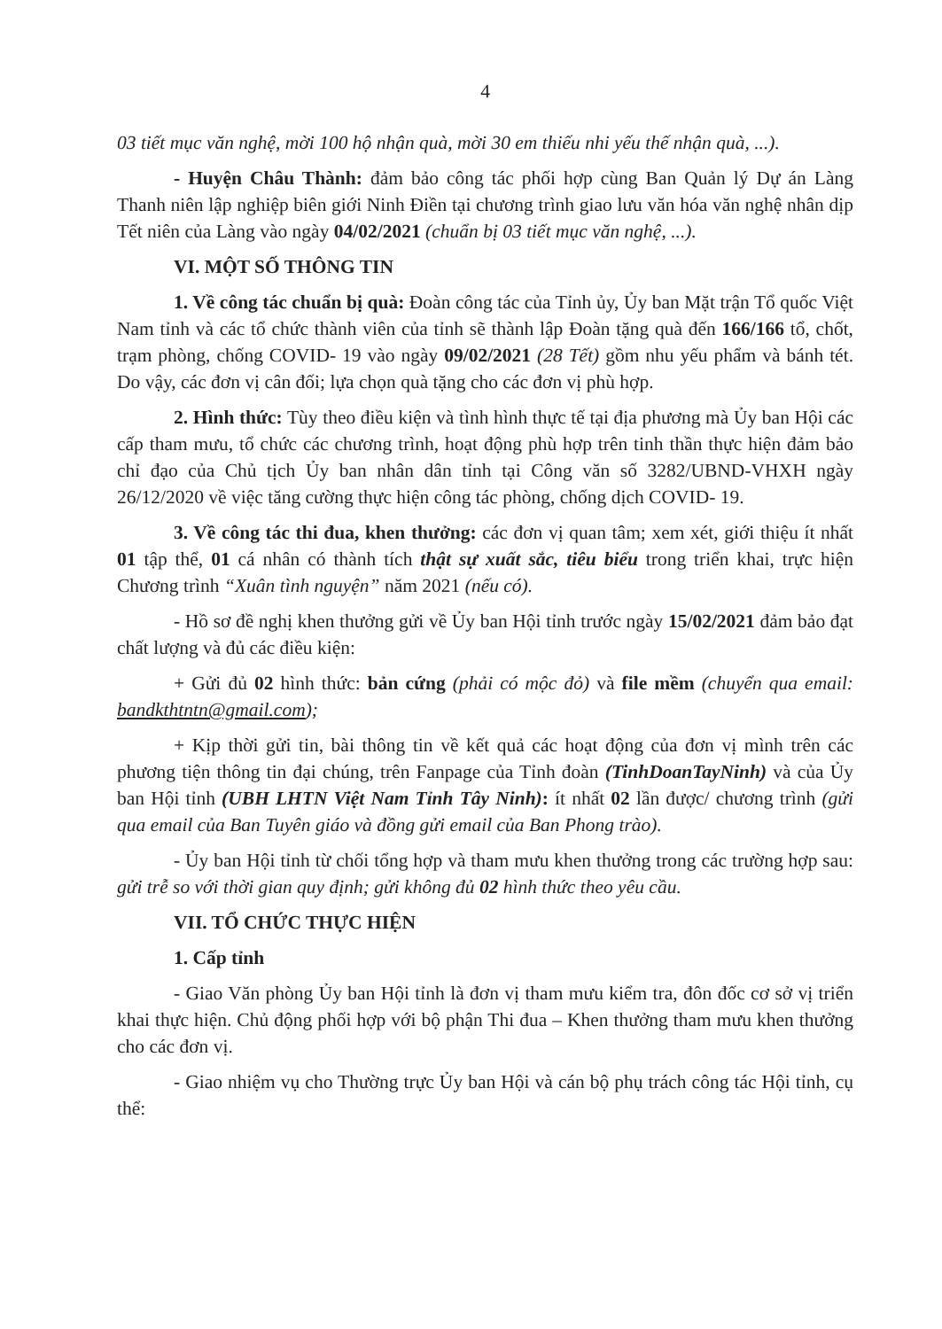4
03 tiết mục văn nghệ, mời 100 hộ nhận quà, mời 30 em thiếu nhi yếu thế nhận quà, ...).
- Huyện Châu Thành: đảm bảo công tác phối hợp cùng Ban Quản lý Dự án Làng Thanh niên lập nghiệp biên giới Ninh Điền tại chương trình giao lưu văn hóa văn nghệ nhân dịp Tết niên của Làng vào ngày 04/02/2021 (chuẩn bị 03 tiết mục văn nghệ, ...).
VI. MỘT SỐ THÔNG TIN
1. Về công tác chuẩn bị quà: Đoàn công tác của Tỉnh ủy, Ủy ban Mặt trận Tổ quốc Việt Nam tỉnh và các tổ chức thành viên của tỉnh sẽ thành lập Đoàn tặng quà đến 166/166 tổ, chốt, trạm phòng, chống COVID- 19 vào ngày 09/02/2021 (28 Tết) gồm nhu yếu phẩm và bánh tét. Do vậy, các đơn vị cân đối; lựa chọn quà tặng cho các đơn vị phù hợp.
2. Hình thức: Tùy theo điều kiện và tình hình thực tế tại địa phương mà Ủy ban Hội các cấp tham mưu, tổ chức các chương trình, hoạt động phù hợp trên tinh thần thực hiện đảm bảo chỉ đạo của Chủ tịch Ủy ban nhân dân tỉnh tại Công văn số 3282/UBND-VHXH ngày 26/12/2020 về việc tăng cường thực hiện công tác phòng, chống dịch COVID- 19.
3. Về công tác thi đua, khen thưởng: các đơn vị quan tâm; xem xét, giới thiệu ít nhất 01 tập thể, 01 cá nhân có thành tích thật sự xuất sắc, tiêu biểu trong triển khai, trực hiện Chương trình “Xuân tình nguyện” năm 2021 (nếu có).
- Hồ sơ đề nghị khen thưởng gửi về Ủy ban Hội tỉnh trước ngày 15/02/2021 đảm bảo đạt chất lượng và đủ các điều kiện:
+ Gửi đủ 02 hình thức: bản cứng (phải có mộc đỏ) và file mềm (chuyển qua email: bandkthtntn@gmail.com);
+ Kịp thời gửi tin, bài thông tin về kết quả các hoạt động của đơn vị mình trên các phương tiện thông tin đại chúng, trên Fanpage của Tỉnh đoàn (TinhDoanTayNinh) và của Ủy ban Hội tỉnh (UBH LHTN Việt Nam Tỉnh Tây Ninh): ít nhất 02 lần được/ chương trình (gửi qua email của Ban Tuyên giáo và đồng gửi email của Ban Phong trào).
- Ủy ban Hội tỉnh từ chối tổng hợp và tham mưu khen thưởng trong các trường hợp sau: gửi trễ so với thời gian quy định; gửi không đủ 02 hình thức theo yêu cầu.
VII. TỔ CHỨC THỰC HIỆN
1. Cấp tỉnh
- Giao Văn phòng Ủy ban Hội tỉnh là đơn vị tham mưu kiểm tra, đôn đốc cơ sở vị triển khai thực hiện. Chủ động phối hợp với bộ phận Thi đua – Khen thưởng tham mưu khen thưởng cho các đơn vị.
- Giao nhiệm vụ cho Thường trực Ủy ban Hội và cán bộ phụ trách công tác Hội tỉnh, cụ thể: